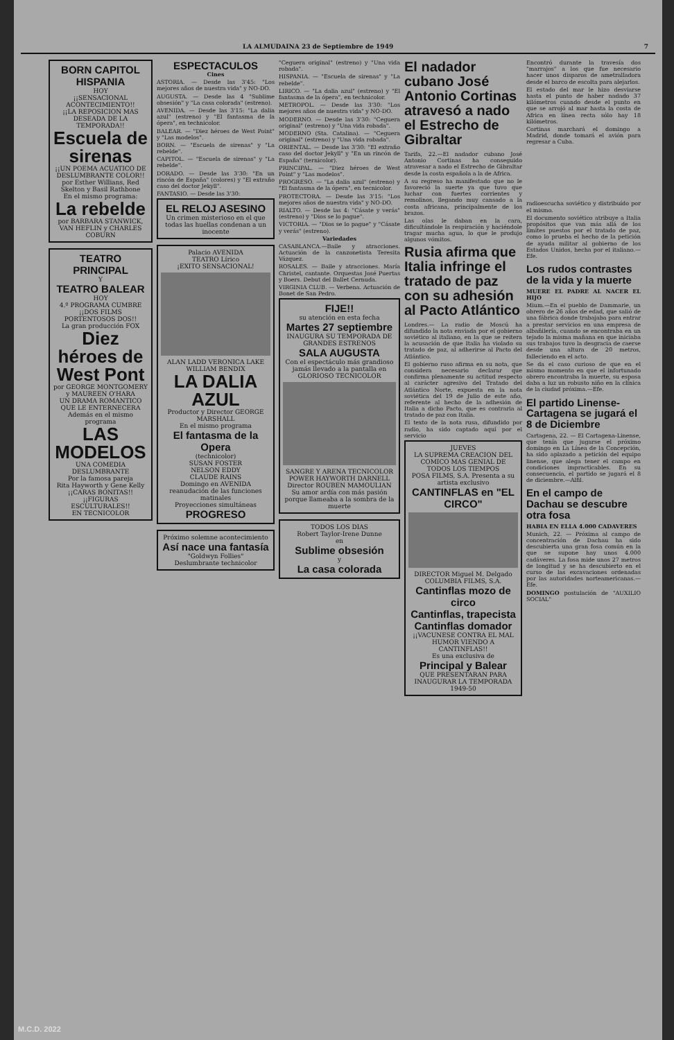LA ALMUDAINA 23 de Septiembre de 1949 7
BORN CAPITOL HISPANIA
HOY
¡¡SENSACIONAL ACONTECIMIENTO!!
¡¡LA REPOSICION MAS DESEADA DE LA TEMPORADA!!
Escuela de sirenas
¡¡UN POEMA ACUATICO DE DESLUMBRANTE COLOR!!
por Esther Willians, Red Skelton y Basil Rathbone
En el mismo programa:
La rebelde
por BARBARA STANWICK, VAN HEFLIN y CHARLES COBURN
TEATRO PRINCIPAL
Y
TEATRO BALEAR
HOY
4.º PROGRAMA CUMBRE
¡¡DOS FILMS PORTENTOSOS DOS!!
La gran producción FOX
Diez héroes de West Pont
por GEORGE MONTGOMERY y MAUREEN O'HARA
UN DRAMA ROMANTICO QUE LE ENTERNECERA
Además en el mismo programa
LAS MODELOS
UNA COMEDIA DESLUMBRANTE
Por la famosa pareja
Rita Hayworth y Gene Kelly
¡¡CARAS BONITAS!!
¡¡FIGURAS ESCULTURALES!!
EN TECNICOLOR
ESPECTACULOS
Cines
ASTORIA. — Desde las 3'45: "Los mejores años de nuestra vida" y NO-DO.
AUGUSTA. — Desde las 4 "Sublime obsesión" y "La casa colorada" (estreno).
AVENIDA. — Desde las 3'15: "La dalia azul" (estreno) y "El fantasma de la ópera", en technicolor.
BALEAR. — "Diez héroes de West Point" y "Las modelos".
BORN. — "Escuela de sirenas" y "La rebelde".
CAPITOL. — "Escuela de sirenas" y "La rebelde".
DORADO. — Desde las 3'30: "En un rincón de España" (colores) y "El extraño caso del doctor Jekyll".
FANTASIO. — Desde las 3'30:
EL RELOJ ASESINO
Un crimen misterioso en el que todas las huellas condenan a un inocente
Palacio AVENIDA
TEATRO Lírico
¡EXITO SENSACIONAL!
ALAN LADD VERONICA LAKE WILLIAM BENDIX
LA DALIA AZUL
Productor y Director GEORGE MARSHALL
En el mismo programa
El fantasma de la Opera
(technicolor)
SUSAN FOSTER
NELSON EDDY
CLAUDE RAINS
Domingo en AVENIDA reanudación de las funciones matinales
Proyecciones simultáneas
PROGRESO
Próximo solemne acontecimiento
Así nace una fantasía
"Goldwyn Follies"
Deslumbrante technicolor
"Ceguera original" (estreno) y "Una vida robada".
HISPANIA. — "Escuela de sirenas" y "La rebelde".
LIRICO. — "La dalia azul" (estreno) y "El fantasma de la ópera", en technicolor.
METROPOL. — Desde las 3'30: "Los mejores años de nuestra vida" y NO-DO.
MODERNO. — Desde las 3'30: "Ceguera original" (estreno) y "Una vida robada".
MODERNO (Sta. Catalina). — "Ceguera original" (estreno) y "Una vida robada".
ORIENTAL. — Desde las 3'30: "El extraño caso del doctor Jekyll" y "En un rincón de España" (ternicolor).
PRINCIPAL. — "Diez héroes de West Point" y "Las modelos".
PROGRESO. — "La dalia azul" (estreno) y "El fantasma de la ópera", en tecnicolor.
PROTECTORA. — Desde las 3'15: "Los mejores años de nuestra vida" y NO-DO.
RIALTO. — Desde las 4: "Cásate y verás" (estreno) y "Dios se lo pague".
VICTORIA. — "Dios se lo pague" y "Cásate y verás" (estreno).
Variedades
CASABLANCA.—Baile y atracciones. Actuación de la canzonetista Teresita Vázquez.
ROSALES. — Baile y atracciones. María Christel, cantante. Orquestas José Puertas y Boers. Debut del Ballet Cernuda.
VIRGINIA CLUB. — Verbena. Actuación de Bonet de San Pedro.
FIJE!!
su atención en esta fecha
Martes 27 septiembre
INAUGURA SU TEMPORADA DE GRANDES ESTRENOS
SALA AUGUSTA
Con el espectáculo más grandioso jamás llevado a la pantalla en
GLORIOSO TECNICOLOR
SANGRE Y ARENA TECNICOLOR
POWER HAYWORTH DARNELL
Director ROUBEN MAMOULIAN
Su amor ardía con más pasión porque llameaba a la sombra de la muerte
TODOS LOS DIAS
Robert Taylor-Irene Dunne
en
Sublime obsesión
y
La casa colorada
El nadador cubano José Antonio Cortinas atravesó a nado el Estrecho de Gibraltar
Tarifa, 22.—El nadador cubano José Antonio Cortinas ha conseguido atravesar a nado el Estrecho de Gibraltar desde la costa española a la de Africa.
A su regreso ha manifestado que no le favoreció la suerte ya que tuvo que luchar con fuertes corrientes y remolinos, llegando muy cansado a la costa africana, principalmente de los brazos.
Las olas le daban en la cara, dificultándole la respiración y haciéndole tragar mucha agua, lo que le produjo algunos vómitos.
Rusia afirma que Italia infringe el tratado de paz con su adhesión al Pacto Atlántico
Londres.— La radio de Moscú ha difundido la nota enviada por el gobierno soviético al italiano, en la que se reitera la acusación de que Italia ha violado su tratado de paz, al adherirse al Pacto del Atlántico.
El gobierno ruso afirma en su nota, que considera necesario declarar que confirma plenamente su actitud respecto al carácter agresivo del Tratado del Atlántico Norte, expuesta en la nota soviética del 19 de Julio de este año, referente al hecho de la adhesión de Italia a dicho Pacto, que es contraria al tratado de paz con Italia.
El texto de la nota rusa, difundido por radio, ha sido captado aquí por el servicio
JUEVES
LA SUPREMA CREACION DEL COMICO MAS GENIAL DE TODOS LOS TIEMPOS
POSA FILMS, S.A. Presenta a su artista exclusivo
CANTINFLAS en "EL CIRCO"
DIRECTOR Miguel M. Delgado
COLUMBIA FILMS, S.A.
Cantinflas mozo de circo
Cantinflas, trapecista
Cantinflas domador
¡¡VACUNESE CONTRA EL MAL HUMOR VIENDO A CANTINFLAS!!
Es una exclusiva de
Principal y Balear
QUE PRESENTARAN PARA INAUGURAR LA TEMPORADA 1949-50
Encontró durante la travesía dos "marrajos" a los que fue necesario hacer unos disparos de ametralladora desde el barco de escolta para alejarlos.
El estado del mar le hizo desviarse hasta el punto de haber nadado 37 kilómetros cuando desde el punto en que se arrojó al mar hasta la costa de Africa en línea recta sólo hay 18 kilómetros.
Cortinas marchará el domingo a Madrid, donde tomará el avión para regresar a Cuba.
radioescucha soviético y distribuído por el mismo.
El documento soviético atribuye a Italia propósitos que van más allá de los límites puestos por el tratado de paz, como lo prueba el hecho de la petición de ayuda militar al gobierno de los Estados Unidos, hecha por el italiano.— Efe.
Los rudos contrastes de la vida y la muerte
MUERE EL PADRE AL NACER EL HIJO
Mium.—En el pueblo de Dammarie, un obrero de 26 años de edad, que salió de una fábrica donde trabajaba para entrar a prestar servicios en una empresa de albañilería, cuando se encontraba en un tejado la misma mañana en que iniciaba sus trabajos tuvo la desgracia de caerse desde una altura de 20 metros, falleciendo en el acto.
Se da el caso curioso de que en el mismo momento en que el infortunado obrero encontraba la muerte, su esposa daba a luz un robusto niño en la clínica de la ciudad próxima.—Efe.
El partido Linense-Cartagena se jugará el 8 de Diciembre
Cartagena, 22. — El Cartagena-Linense, que tenía que jugarse el próximo domingo en La Línea de la Concepción, ha sido aplazado a petición del equipo linense, que alega tener el campo en condiciones impracticables. En su consecuencia, el partido se jugará el 8 de diciembre.—Alfil.
En el campo de Dachau se descubre otra fosa
HABIA EN ELLA 4.000 CADAVERES
Munich, 22. — Próxima al campo de concentración de Dachau ha sido descubierta una gran fosa común en la que se supone hay unos 4.000 cadáveres. La fosa mide unos 27 metros de longitud y se ha descubierto en el curso de las excavaciones ordenadas por las autoridades norteamericanas.—Efe.
DOMINGO postulación de "AUXILIO SOCIAL"
M.C.D. 2022